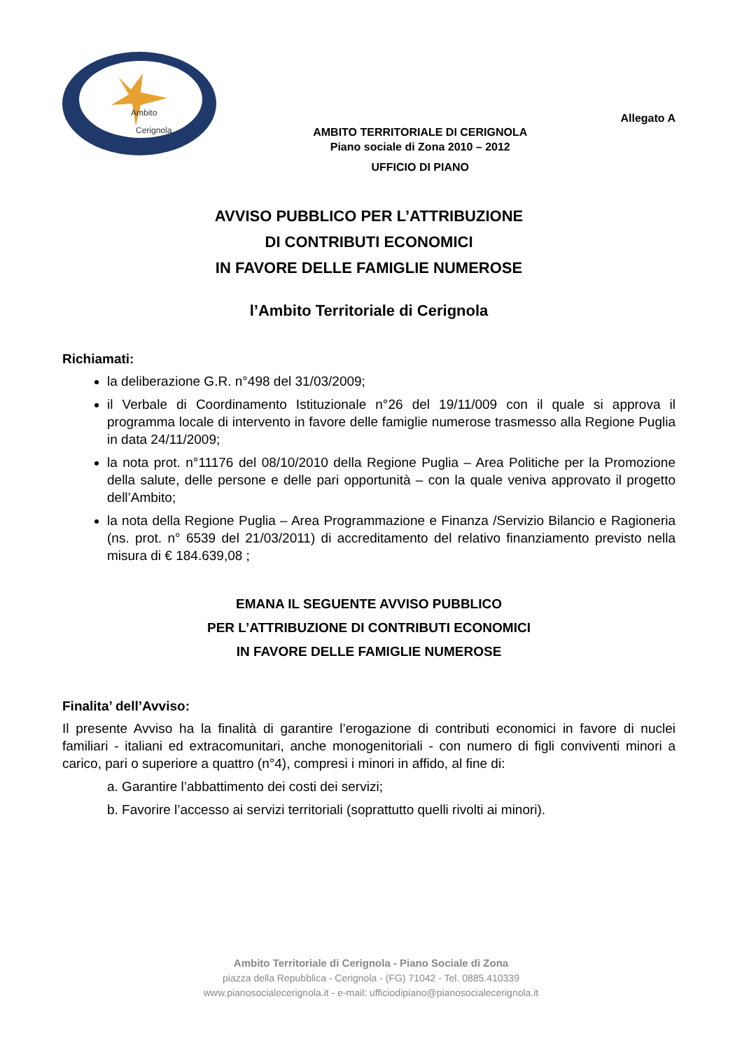Ambito
Cerignola
AMBITO TERRITORIALE DI CERIGNOLA
Piano sociale di Zona 2010 – 2012
UFFICIO DI PIANO
Allegato A
AVVISO PUBBLICO PER L’ATTRIBUZIONE
DI CONTRIBUTI ECONOMICI
IN FAVORE DELLE FAMIGLIE NUMEROSE
l’Ambito Territoriale di Cerignola
Richiamati:
la deliberazione G.R. n°498 del 31/03/2009;
il Verbale di Coordinamento Istituzionale n°26 del 19/11/009 con il quale si approva il programma locale di intervento in favore delle famiglie numerose trasmesso alla Regione Puglia in data 24/11/2009;
la nota prot. n°11176 del 08/10/2010 della Regione Puglia – Area Politiche per la Promozione della salute, delle persone e delle pari opportunità – con la quale veniva approvato il progetto dell’Ambito;
la nota della Regione Puglia – Area Programmazione e Finanza /Servizio Bilancio e Ragioneria (ns. prot. n° 6539 del 21/03/2011) di accreditamento del relativo finanziamento previsto nella misura di € 184.639,08 ;
EMANA IL SEGUENTE AVVISO PUBBLICO
PER L’ATTRIBUZIONE DI CONTRIBUTI ECONOMICI
IN FAVORE DELLE FAMIGLIE NUMEROSE
Finalita’ dell’Avviso:
Il presente Avviso ha la finalità di garantire l’erogazione di contributi economici in favore di nuclei familiari - italiani ed extracomunitari, anche monogenitoriali - con numero di figli conviventi minori a carico, pari o superiore a quattro (n°4), compresi i minori in affido, al fine di:
a. Garantire l’abbattimento dei costi dei servizi;
b. Favorire l’accesso ai servizi territoriali (soprattutto quelli rivolti ai minori).
Ambito Territoriale di Cerignola - Piano Sociale di Zona
piazza della Repubblica - Cerignola - (FG) 71042 - Tel. 0885.410339
www.pianosocialecerignola.it - e-mail: ufficiodipiano@pianosocialecerignola.it